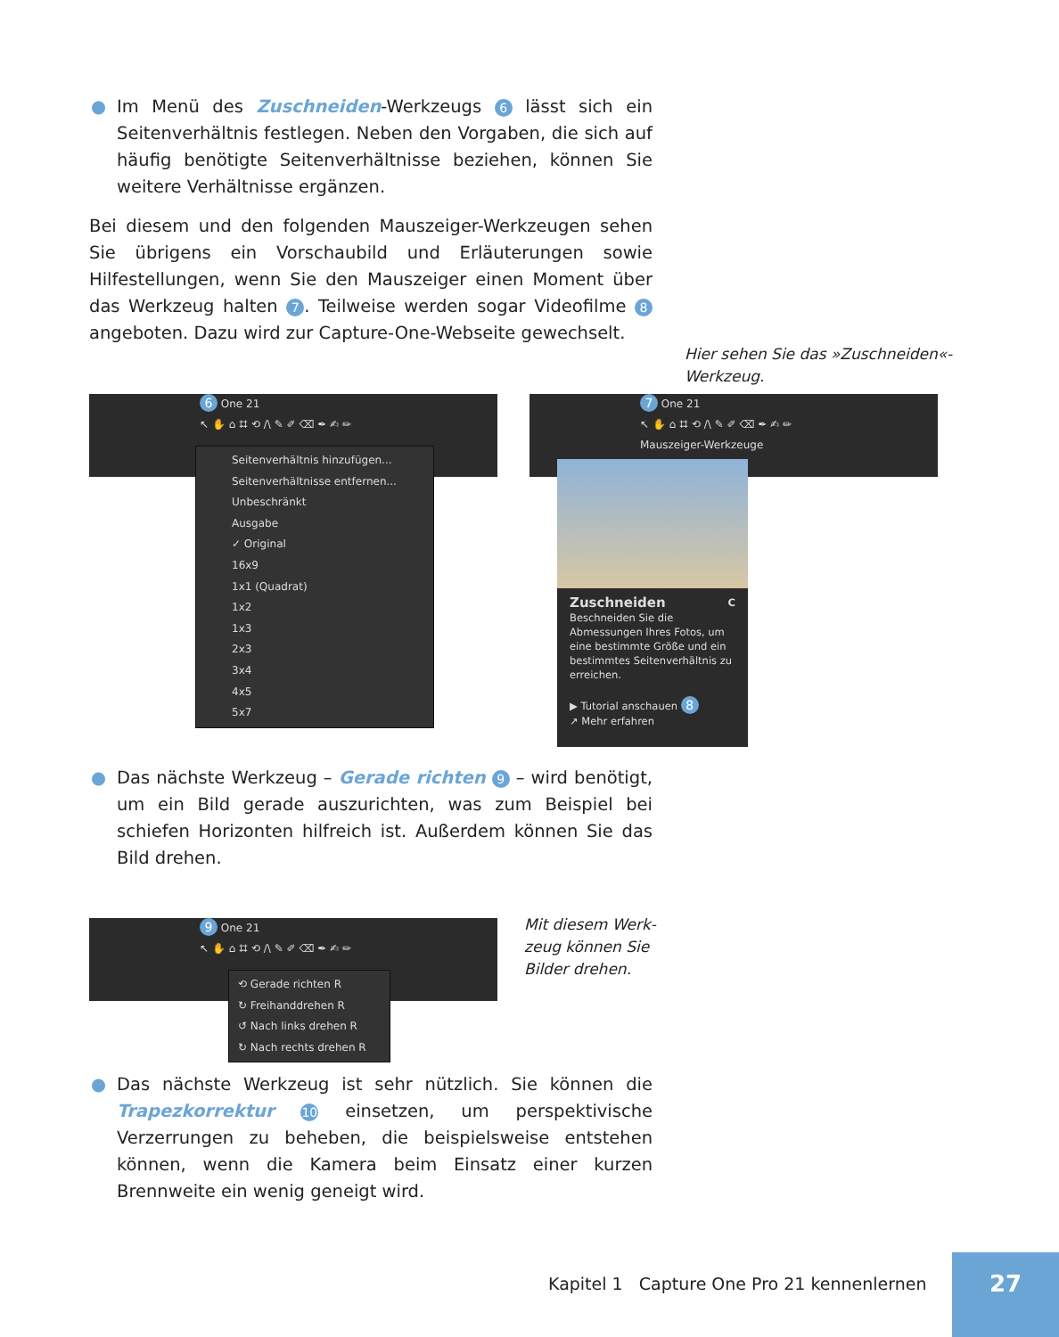● Im Menü des Zuschneiden-Werkzeugs 6 lässt sich ein Seitenverhältnis festlegen. Neben den Vorgaben, die sich auf häufig benötigte Seitenverhältnisse beziehen, können Sie weitere Verhältnisse ergänzen.
Bei diesem und den folgenden Mauszeiger-Werkzeugen sehen Sie übrigens ein Vorschaubild und Erläuterungen sowie Hilfestellungen, wenn Sie den Mauszeiger einen Moment über das Werkzeug halten 7. Teilweise werden sogar Videofilme 8 angeboten. Dazu wird zur Capture-One-Webseite gewechselt.
Hier sehen Sie das »Zuschneiden«-
Werkzeug.
6 One 21
↖ ✋ ⌂ ⌗ ⟲ /\ ✎ ✐ ⌫ ✒ ✍ ✏
Seitenverhältnis hinzufügen...
Seitenverhältnisse entfernen...
Unbeschränkt
Ausgabe
✓ Original
16x9
1x1 (Quadrat)
1x2
1x3
2x3
3x4
4x5
5x7
7 One 21
↖ ✋ ⌂ ⌗ ⟲ /\ ✎ ✐ ⌫ ✒ ✍ ✏
Mauszeiger-Werkzeuge
Zuschneiden C
Beschneiden Sie die Abmessungen Ihres Fotos, um eine bestimmte Größe und ein bestimmtes Seitenverhältnis zu erreichen.
▶ Tutorial anschauen 8
↗ Mehr erfahren
● Das nächste Werkzeug – Gerade richten 9 – wird benötigt, um ein Bild gerade auszurichten, was zum Beispiel bei schiefen Horizonten hilfreich ist. Außerdem können Sie das Bild drehen.
9 One 21
↖ ✋ ⌂ ⌗ ⟲ /\ ✎ ✐ ⌫ ✒ ✍ ✏
⟲ Gerade richten R
↻ Freihanddrehen R
↺ Nach links drehen R
↻ Nach rechts drehen R
Mit diesem Werk-
zeug können Sie
Bilder drehen.
● Das nächste Werkzeug ist sehr nützlich. Sie können die Trapezkorrektur 10 einsetzen, um perspektivische Verzerrungen zu beheben, die beispielsweise entstehen können, wenn die Kamera beim Einsatz einer kurzen Brennweite ein wenig geneigt wird.
Kapitel 1 Capture One Pro 21 kennenlernen
27